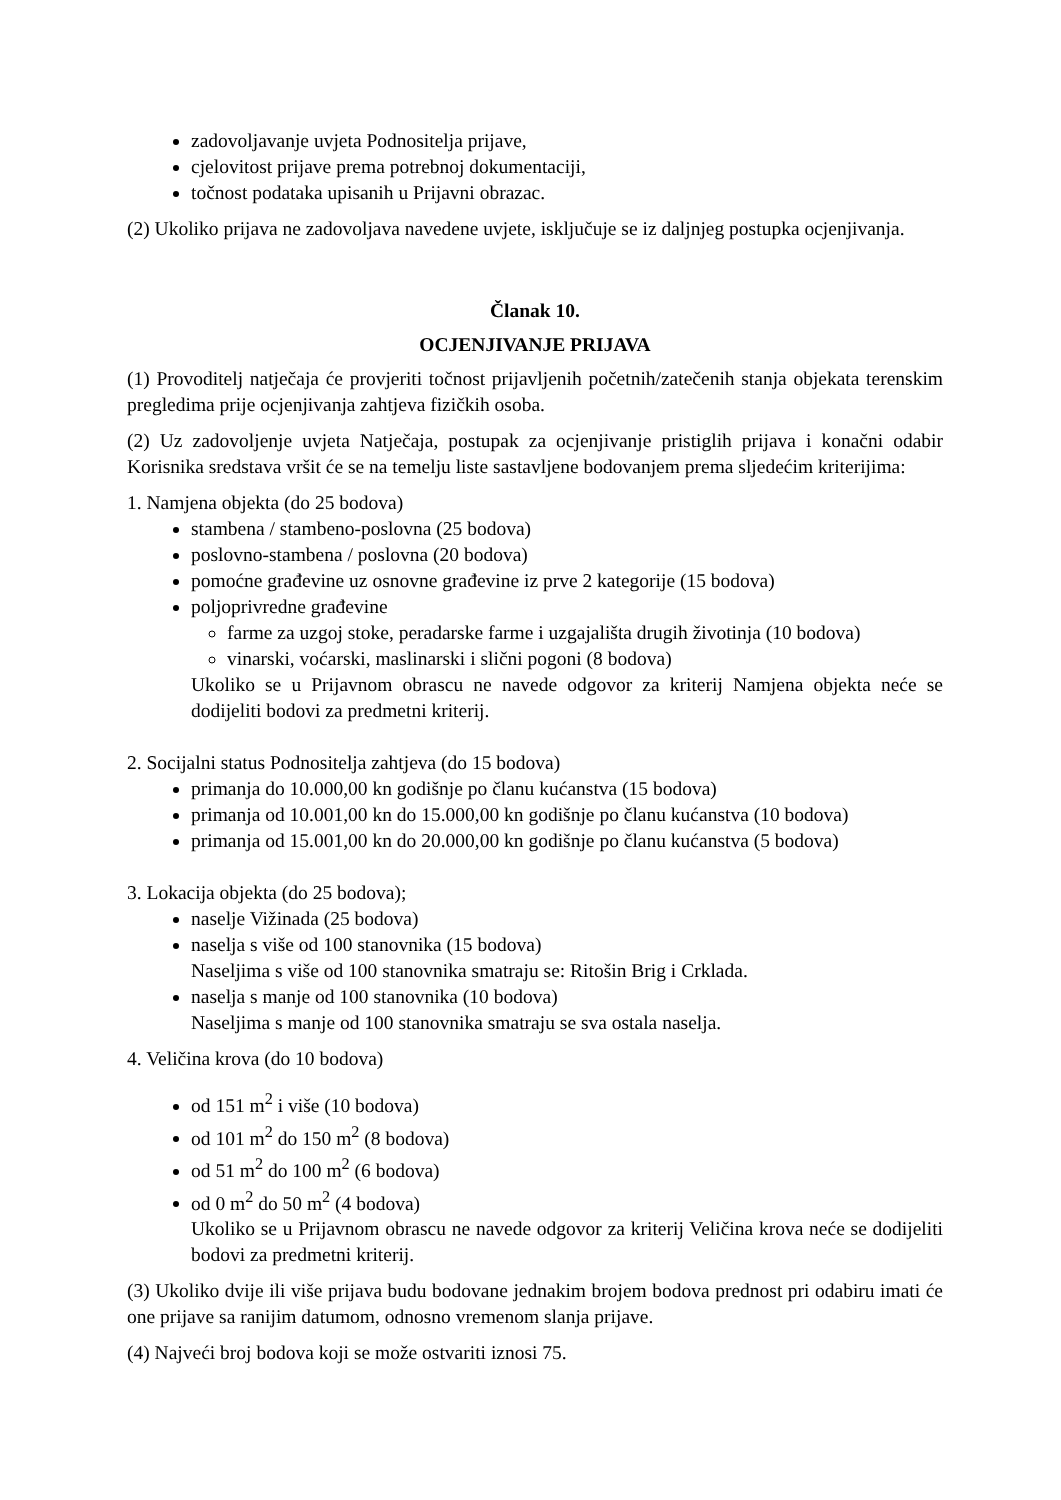zadovoljavanje uvjeta Podnositelja prijave,
cjelovitost prijave prema potrebnoj dokumentaciji,
točnost podataka upisanih u Prijavni obrazac.
(2) Ukoliko prijava ne zadovoljava navedene uvjete, isključuje se iz daljnjeg postupka ocjenjivanja.
Članak 10.
OCJENJIVANJE PRIJAVA
(1) Provoditelj natječaja će provjeriti točnost prijavljenih početnih/zatečenih stanja objekata terenskim pregledima prije ocjenjivanja zahtjeva fizičkih osoba.
(2) Uz zadovoljenje uvjeta Natječaja, postupak za ocjenjivanje pristiglih prijava i konačni odabir Korisnika sredstava vršit će se na temelju liste sastavljene bodovanjem prema sljedećim kriterijima:
1. Namjena objekta (do 25 bodova)
stambena / stambeno-poslovna (25 bodova)
poslovno-stambena / poslovna (20 bodova)
pomoćne građevine uz osnovne građevine iz prve 2 kategorije (15 bodova)
poljoprivredne građevine
farme za uzgoj stoke, peradarske farme i uzgajališta drugih životinja (10 bodova)
vinarski, voćarski, maslinarski i slični pogoni (8 bodova)
Ukoliko se u Prijavnom obrascu ne navede odgovor za kriterij Namjena objekta neće se dodijeliti bodovi za predmetni kriterij.
2. Socijalni status Podnositelja zahtjeva (do 15 bodova)
primanja do 10.000,00 kn godišnje po članu kućanstva (15 bodova)
primanja od 10.001,00 kn do 15.000,00 kn godišnje po članu kućanstva (10 bodova)
primanja od 15.001,00 kn do 20.000,00 kn godišnje po članu kućanstva (5 bodova)
3. Lokacija objekta (do 25 bodova);
naselje Vižinada (25 bodova)
naselja s više od 100 stanovnika (15 bodova)
Naseljima s više od 100 stanovnika smatraju se: Ritošin Brig i Crklada.
naselja s manje od 100 stanovnika (10 bodova)
Naseljima s manje od 100 stanovnika smatraju se sva ostala naselja.
4. Veličina krova (do 10 bodova)
od 151 m<sup>2</sup> i više (10 bodova)
od 101 m<sup>2</sup> do 150 m<sup>2</sup> (8 bodova)
od 51 m<sup>2</sup> do 100 m<sup>2</sup> (6 bodova)
od 0 m<sup>2</sup> do 50 m<sup>2</sup> (4 bodova)
Ukoliko se u Prijavnom obrascu ne navede odgovor za kriterij Veličina krova neće se dodijeliti bodovi za predmetni kriterij.
(3) Ukoliko dvije ili više prijava budu bodovane jednakim brojem bodova prednost pri odabiru imati će one prijave sa ranijim datumom, odnosno vremenom slanja prijave.
(4) Najveći broj bodova koji se može ostvariti iznosi 75.